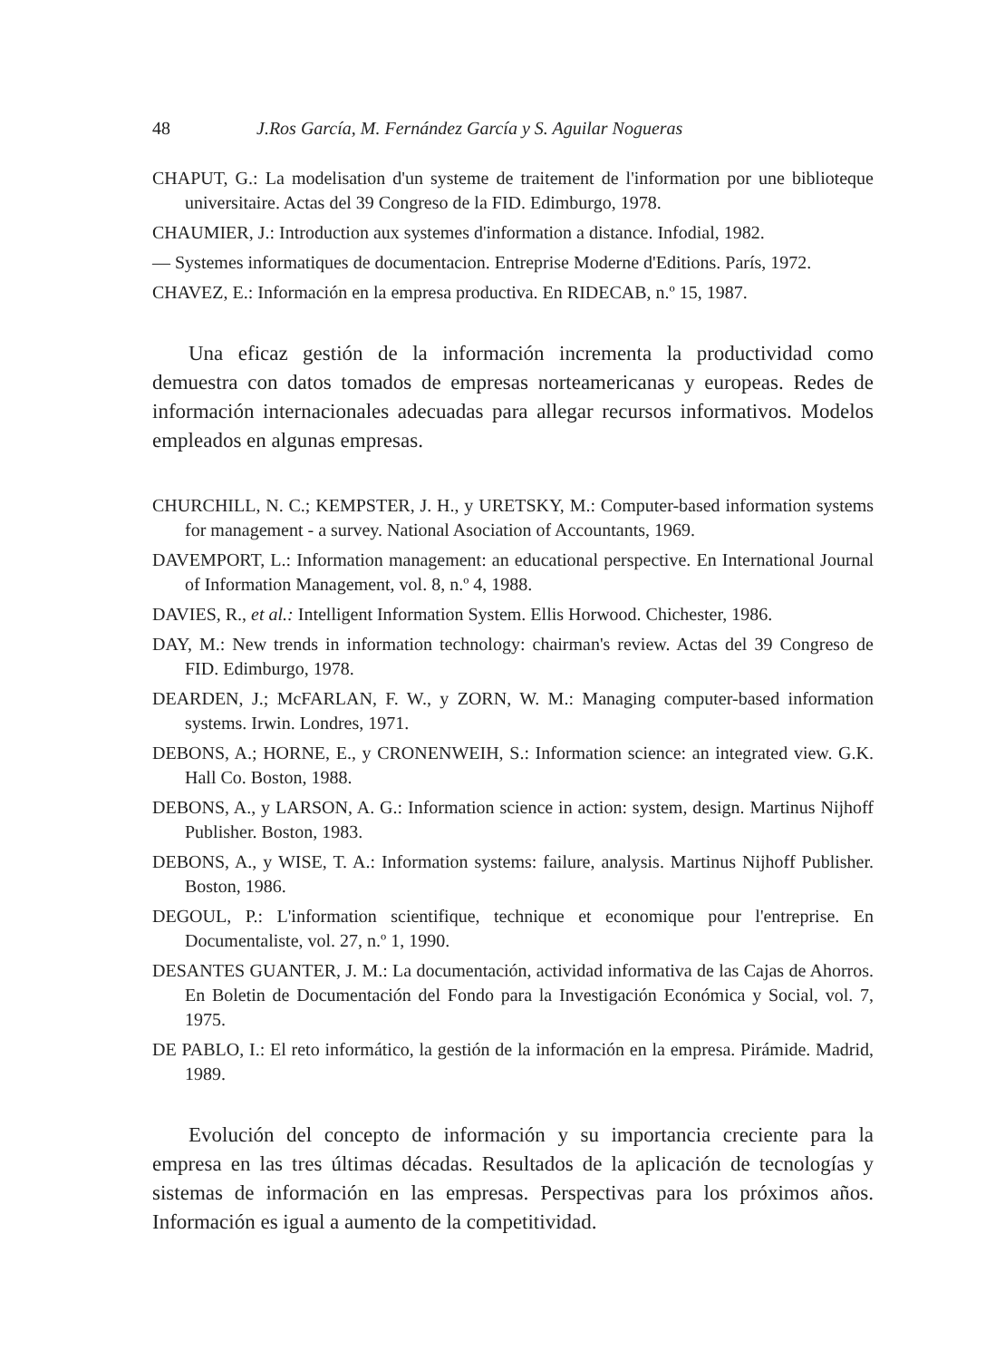48 J.Ros García, M. Fernández García y S. Aguilar Nogueras
CHAPUT, G.: La modelisation d'un systeme de traitement de l'information por une biblioteque universitaire. Actas del 39 Congreso de la FID. Edimburgo, 1978.
CHAUMIER, J.: Introduction aux systemes d'information a distance. Infodial, 1982.
— Systemes informatiques de documentacion. Entreprise Moderne d'Editions. París, 1972.
CHAVEZ, E.: Información en la empresa productiva. En RIDECAB, n.º 15, 1987.
Una eficaz gestión de la información incrementa la productividad como demuestra con datos tomados de empresas norteamericanas y europeas. Redes de información internacionales adecuadas para allegar recursos informativos. Modelos empleados en algunas empresas.
CHURCHILL, N. C.; KEMPSTER, J. H., y URETSKY, M.: Computer-based information systems for management - a survey. National Asociation of Accountants, 1969.
DAVEMPORT, L.: Information management: an educational perspective. En International Journal of Information Management, vol. 8, n.º 4, 1988.
DAVIES, R., et al.: Intelligent Information System. Ellis Horwood. Chichester, 1986.
DAY, M.: New trends in information technology: chairman's review. Actas del 39 Congreso de FID. Edimburgo, 1978.
DEARDEN, J.; McFARLAN, F. W., y ZORN, W. M.: Managing computer-based information systems. Irwin. Londres, 1971.
DEBONS, A.; HORNE, E., y CRONENWEIH, S.: Information science: an integrated view. G.K. Hall Co. Boston, 1988.
DEBONS, A., y LARSON, A. G.: Information science in action: system, design. Martinus Nijhoff Publisher. Boston, 1983.
DEBONS, A., y WISE, T. A.: Information systems: failure, analysis. Martinus Nijhoff Publisher. Boston, 1986.
DEGOUL, P.: L'information scientifique, technique et economique pour l'entreprise. En Documentaliste, vol. 27, n.º 1, 1990.
DESANTES GUANTER, J. M.: La documentación, actividad informativa de las Cajas de Ahorros. En Boletin de Documentación del Fondo para la Investigación Económica y Social, vol. 7, 1975.
DE PABLO, I.: El reto informático, la gestión de la información en la empresa. Pirámide. Madrid, 1989.
Evolución del concepto de información y su importancia creciente para la empresa en las tres últimas décadas. Resultados de la aplicación de tecnologías y sistemas de información en las empresas. Perspectivas para los próximos años. Información es igual a aumento de la competitividad.